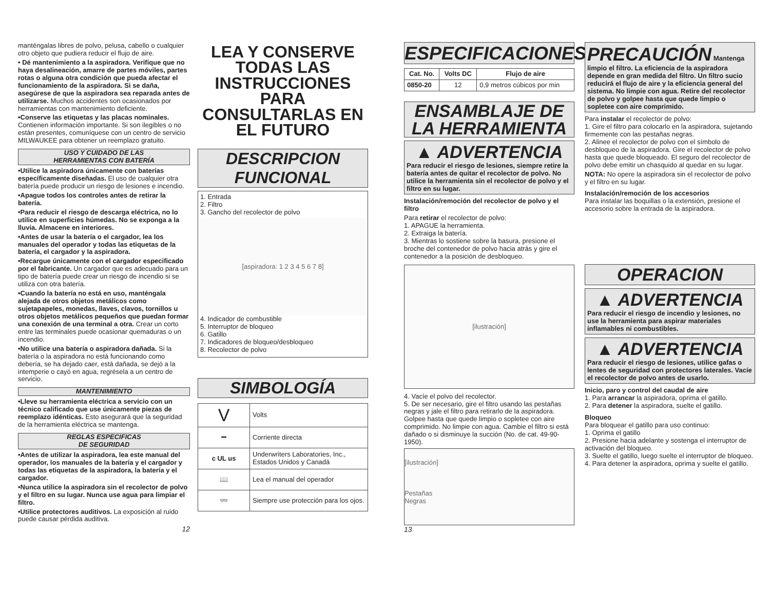manténgalas libres de polvo, pelusa, cabello o cualquier otro objeto que pudiera reducir el flujo de aire.
• Dé mantenimiento a la aspiradora. Verifique que no haya desalineación, amarre de partes móviles, partes rotas o alguna otra condición que pueda afectar el funcionamiento de la aspiradora. Si se daña, asegúrese de que la aspiradora sea reparada antes de utilizarse. Muchos accidentes son ocasionados por herramientas con mantenimiento deficiente.
•Conserve las etiquetas y las placas nominales. Contienen información importante. Si son ilegibles o no están presentes, comuníquese con un centro de servicio MILWAUKEE para obtener un reemplazo gratuito.
USO Y CUIDADO DE LAS
HERRAMIENTAS CON BATERÍA
•Utilice la aspiradora únicamente con baterías específicamente diseñadas. El uso de cualquier otra batería puede producir un riesgo de lesiones e incendio.
•Apague todos los controles antes de retirar la batería.
•Para reducir el riesgo de descarga eléctrica, no lo utilice en superficies húmedas. No se exponga a la lluvia. Almacene en interiores.
•Antes de usar la batería o el cargador, lea los manuales del operador y todas las etiquetas de la batería, el cargador y la aspiradora.
•Recargue únicamente con el cargador especificado por el fabricante. Un cargador que es adecuado para un tipo de batería puede crear un riesgo de incendio si se utiliza con otra batería.
•Cuando la batería no está en uso, manténgala alejada de otros objetos metálicos como sujetapapeles, monedas, llaves, clavos, tornillos u otros objetos metálicos pequeños que puedan formar una conexión de una terminal a otra. Crear un corto entre las terminales puede ocasionar quemaduras o un incendio.
•No utilice una batería o aspiradora dañada. Si la batería o la aspiradora no está funcionando como debería, se ha dejado caer, está dañada, se dejó a la intemperie o cayó en agua, regrésela a un centro de servicio.
MANTENIMIENTO
•Lleve su herramienta eléctrica a servicio con un técnico calificado que use únicamente piezas de reemplazo idénticas. Esto asegurará que la seguridad de la herramienta eléctrica se mantenga.
REGLAS ESPECIFICAS
DE SEGURIDAD
•Antes de utilizar la aspiradora, lea este manual del operador, los manuales de la batería y el cargador y todas las etiquetas de la aspiradora, la batería y el cargador.
•Nunca utilice la aspiradora sin el recolector de polvo y el filtro en su lugar. Nunca use agua para limpiar el filtro.
•Utilice protectores auditivos. La exposición al ruido puede causar pérdida auditiva.
12
LEA Y CONSERVE TODAS LAS INSTRUCCIONES PARA CONSULTARLAS EN EL FUTURO
DESCRIPCION
FUNCIONAL
1. Entrada
2. Filtro
3. Gancho del recolector de polvo
[aspiradora: 1 2 3 4 5 6 7 8]
4. Indicador de combustible
5. Interruptor de bloqueo
6. Gatillo
7. Indicadores de bloqueo/desbloqueo
8. Recolector de polvo
SIMBOLOGÍA
| V | Volts |
| ⎓ | Corriente directa |
| c UL us | Underwriters Laboratories, Inc., Estados Unidos y Canadá |
| 📖 | Lea el manual del operador |
| 👓 | Siempre use protección para los ojos. |
ESPECIFICACIONES
| Cat. No. | Volts DC | Flujo de aire |
| --- | --- | --- |
| 0850-20 | 12 | 0,9 metros cúbicos por min |
ENSAMBLAJE DE
LA HERRAMIENTA
▲ ADVERTENCIA
Para reducir el riesgo de lesiones, siempre retire la batería antes de quitar el recolector de polvo. No utilice la herramienta sin el recolector de polvo y el filtro en su lugar.
Instalación/remoción del recolector de polvo y el filtro
Para retirar el recolector de polvo:
1. APAGUE la herramienta.
2. Extraiga la batería.
3. Mientras lo sostiene sobre la basura, presione el broche del contenedor de polvo hacia atrás y gire el contenedor a la posición de desbloqueo.
[ilustración]
4. Vacíe el polvo del recolector.
5. De ser necesario, gire el filtro usando las pestañas negras y jale el filtro para retirarlo de la aspiradora. Golpee hasta que quede limpio o sopletee con aire comprimido. No limpie con agua. Cambie el filtro si está dañado o si disminuye la succión (No. de cat. 49-90-1950).
[ilustración]
Pestañas
Negras
13
PRECAUCIÓN Mantenga limpio el filtro. La eficiencia de la aspiradora depende en gran medida del filtro. Un filtro sucio reducirá el flujo de aire y la eficiencia general del sistema. No limpie con agua. Retire del recolector de polvo y golpee hasta que quede limpio o sopletee con aire comprimido.
Para instalar el recolector de polvo:
1. Gire el filtro para colocarlo en la aspiradora, sujetando firmemente con las pestañas negras.
2. Alinee el recolector de polvo con el símbolo de desbloqueo de la aspiradora. Gire el recolector de polvo hasta que quede bloqueado. El seguro del recolector de polvo debe emitir un chasquido al quedar en su lugar.
NOTA: No opere la aspiradora sin el recolector de polvo y el filtro en su lugar.
Instalación/remoción de los accesorios
Para instalar las boquillas o la extensión, presione el accesorio sobre la entrada de la aspiradora.
OPERACION
▲ ADVERTENCIA
Para reducir el riesgo de incendio y lesiones, no use la herramienta para aspirar materiales inflamables ni combustibles.
▲ ADVERTENCIA
Para reducir el riesgo de lesiones, utilice gafas o lentes de seguridad con protectores laterales. Vacíe el recolector de polvo antes de usarlo.
Inicio, paro y control del caudal de aire
1. Para arrancar la aspiradora, oprima el gatillo.
2. Para detener la aspiradora, suelte el gatillo.
Bloqueo
Para bloquear el gatillo para uso continuo:
1. Oprima el gatillo
2. Presione hacia adelante y sostenga el interruptor de activación del bloqueo.
3. Suelte el gatillo, luego suelte el interruptor de bloqueo.
4. Para detener la aspiradora, oprima y suelte el gatillo.